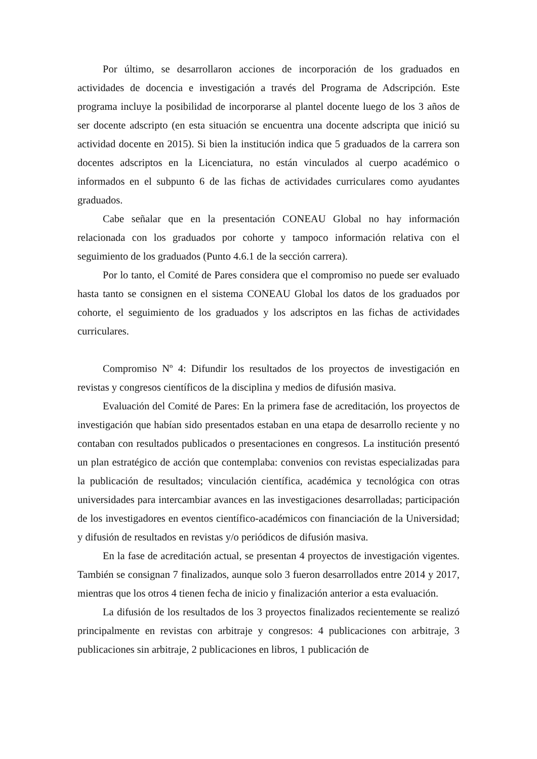Por último, se desarrollaron acciones de incorporación de los graduados en actividades de docencia e investigación a través del Programa de Adscripción. Este programa incluye la posibilidad de incorporarse al plantel docente luego de los 3 años de ser docente adscripto (en esta situación se encuentra una docente adscripta que inició su actividad docente en 2015). Si bien la institución indica que 5 graduados de la carrera son docentes adscriptos en la Licenciatura, no están vinculados al cuerpo académico o informados en el subpunto 6 de las fichas de actividades curriculares como ayudantes graduados.
Cabe señalar que en la presentación CONEAU Global no hay información relacionada con los graduados por cohorte y tampoco información relativa con el seguimiento de los graduados (Punto 4.6.1 de la sección carrera).
Por lo tanto, el Comité de Pares considera que el compromiso no puede ser evaluado hasta tanto se consignen en el sistema CONEAU Global los datos de los graduados por cohorte, el seguimiento de los graduados y los adscriptos en las fichas de actividades curriculares.
Compromiso Nº 4: Difundir los resultados de los proyectos de investigación en revistas y congresos científicos de la disciplina y medios de difusión masiva.
Evaluación del Comité de Pares: En la primera fase de acreditación, los proyectos de investigación que habían sido presentados estaban en una etapa de desarrollo reciente y no contaban con resultados publicados o presentaciones en congresos. La institución presentó un plan estratégico de acción que contemplaba: convenios con revistas especializadas para la publicación de resultados; vinculación científica, académica y tecnológica con otras universidades para intercambiar avances en las investigaciones desarrolladas; participación de los investigadores en eventos científico-académicos con financiación de la Universidad; y difusión de resultados en revistas y/o periódicos de difusión masiva.
En la fase de acreditación actual, se presentan 4 proyectos de investigación vigentes. También se consignan 7 finalizados, aunque solo 3 fueron desarrollados entre 2014 y 2017, mientras que los otros 4 tienen fecha de inicio y finalización anterior a esta evaluación.
La difusión de los resultados de los 3 proyectos finalizados recientemente se realizó principalmente en revistas con arbitraje y congresos: 4 publicaciones con arbitraje, 3 publicaciones sin arbitraje, 2 publicaciones en libros, 1 publicación de